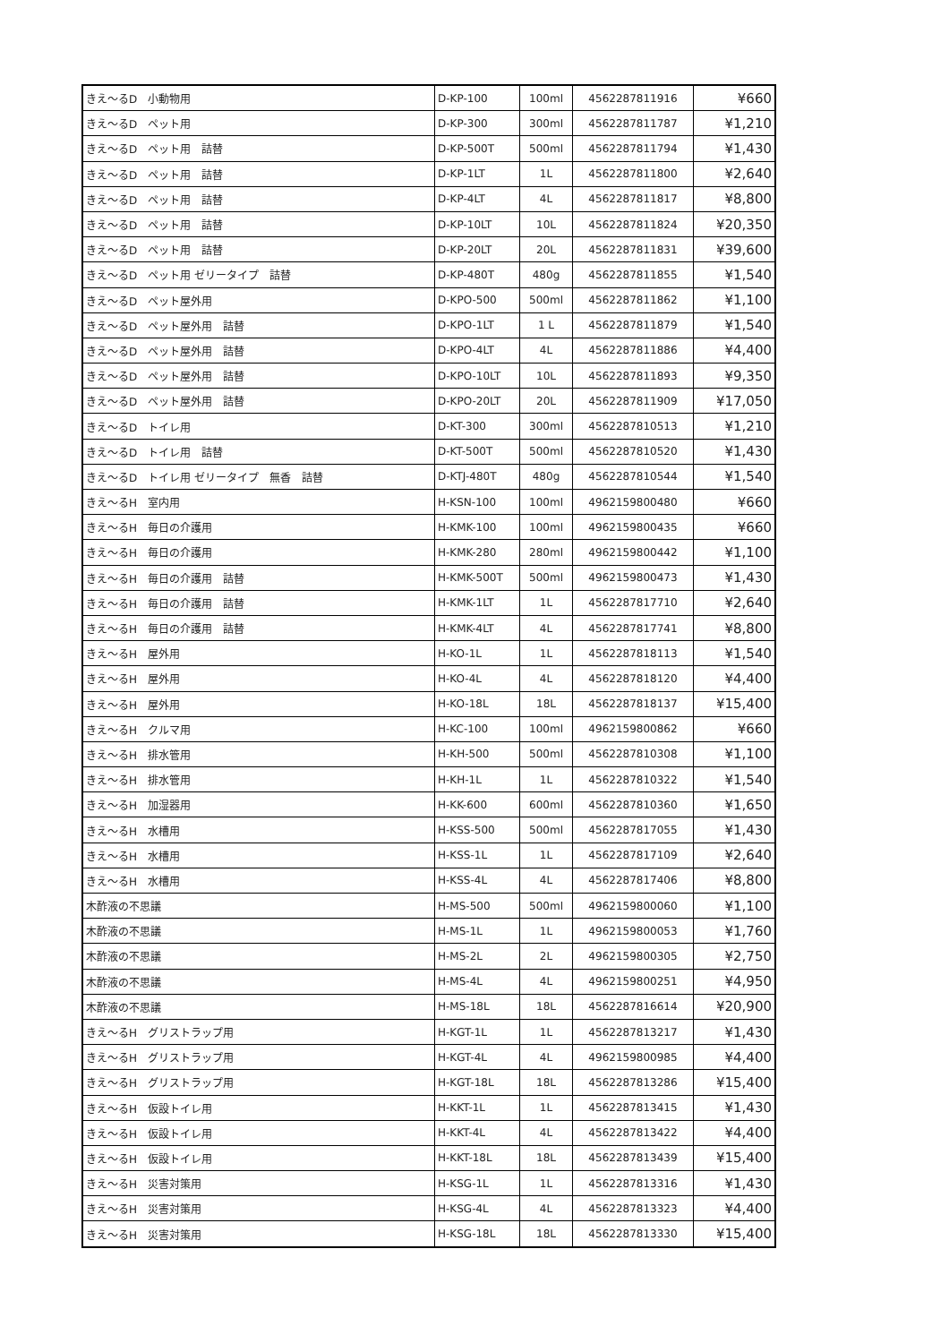| きえ〜るD 小動物用 | D-KP-100 | 100ml | 4562287811916 | ¥660 |
| きえ〜るD ペット用 | D-KP-300 | 300ml | 4562287811787 | ¥1,210 |
| きえ〜るD ペット用 詰替 | D-KP-500T | 500ml | 4562287811794 | ¥1,430 |
| きえ〜るD ペット用 詰替 | D-KP-1LT | 1L | 4562287811800 | ¥2,640 |
| きえ〜るD ペット用 詰替 | D-KP-4LT | 4L | 4562287811817 | ¥8,800 |
| きえ〜るD ペット用 詰替 | D-KP-10LT | 10L | 4562287811824 | ¥20,350 |
| きえ〜るD ペット用 詰替 | D-KP-20LT | 20L | 4562287811831 | ¥39,600 |
| きえ〜るD ペット用 ゼリータイプ 詰替 | D-KP-480T | 480g | 4562287811855 | ¥1,540 |
| きえ〜るD ペット屋外用 | D-KPO-500 | 500ml | 4562287811862 | ¥1,100 |
| きえ〜るD ペット屋外用 詰替 | D-KPO-1LT | 1 L | 4562287811879 | ¥1,540 |
| きえ〜るD ペット屋外用 詰替 | D-KPO-4LT | 4L | 4562287811886 | ¥4,400 |
| きえ〜るD ペット屋外用 詰替 | D-KPO-10LT | 10L | 4562287811893 | ¥9,350 |
| きえ〜るD ペット屋外用 詰替 | D-KPO-20LT | 20L | 4562287811909 | ¥17,050 |
| きえ〜るD トイレ用 | D-KT-300 | 300ml | 4562287810513 | ¥1,210 |
| きえ〜るD トイレ用 詰替 | D-KT-500T | 500ml | 4562287810520 | ¥1,430 |
| きえ〜るD トイレ用 ゼリータイプ 無香 詰替 | D-KTJ-480T | 480g | 4562287810544 | ¥1,540 |
| きえ〜るH 室内用 | H-KSN-100 | 100ml | 4962159800480 | ¥660 |
| きえ〜るH 毎日の介護用 | H-KMK-100 | 100ml | 4962159800435 | ¥660 |
| きえ〜るH 毎日の介護用 | H-KMK-280 | 280ml | 4962159800442 | ¥1,100 |
| きえ〜るH 毎日の介護用 詰替 | H-KMK-500T | 500ml | 4962159800473 | ¥1,430 |
| きえ〜るH 毎日の介護用 詰替 | H-KMK-1LT | 1L | 4562287817710 | ¥2,640 |
| きえ〜るH 毎日の介護用 詰替 | H-KMK-4LT | 4L | 4562287817741 | ¥8,800 |
| きえ〜るH 屋外用 | H-KO-1L | 1L | 4562287818113 | ¥1,540 |
| きえ〜るH 屋外用 | H-KO-4L | 4L | 4562287818120 | ¥4,400 |
| きえ〜るH 屋外用 | H-KO-18L | 18L | 4562287818137 | ¥15,400 |
| きえ〜るH クルマ用 | H-KC-100 | 100ml | 4962159800862 | ¥660 |
| きえ〜るH 排水管用 | H-KH-500 | 500ml | 4562287810308 | ¥1,100 |
| きえ〜るH 排水管用 | H-KH-1L | 1L | 4562287810322 | ¥1,540 |
| きえ〜るH 加湿器用 | H-KK-600 | 600ml | 4562287810360 | ¥1,650 |
| きえ〜るH 水槽用 | H-KSS-500 | 500ml | 4562287817055 | ¥1,430 |
| きえ〜るH 水槽用 | H-KSS-1L | 1L | 4562287817109 | ¥2,640 |
| きえ〜るH 水槽用 | H-KSS-4L | 4L | 4562287817406 | ¥8,800 |
| 木酢液の不思議 | H-MS-500 | 500ml | 4962159800060 | ¥1,100 |
| 木酢液の不思議 | H-MS-1L | 1L | 4962159800053 | ¥1,760 |
| 木酢液の不思議 | H-MS-2L | 2L | 4962159800305 | ¥2,750 |
| 木酢液の不思議 | H-MS-4L | 4L | 4962159800251 | ¥4,950 |
| 木酢液の不思議 | H-MS-18L | 18L | 4562287816614 | ¥20,900 |
| きえ〜るH グリストラップ用 | H-KGT-1L | 1L | 4562287813217 | ¥1,430 |
| きえ〜るH グリストラップ用 | H-KGT-4L | 4L | 4962159800985 | ¥4,400 |
| きえ〜るH グリストラップ用 | H-KGT-18L | 18L | 4562287813286 | ¥15,400 |
| きえ〜るH 仮設トイレ用 | H-KKT-1L | 1L | 4562287813415 | ¥1,430 |
| きえ〜るH 仮設トイレ用 | H-KKT-4L | 4L | 4562287813422 | ¥4,400 |
| きえ〜るH 仮設トイレ用 | H-KKT-18L | 18L | 4562287813439 | ¥15,400 |
| きえ〜るH 災害対策用 | H-KSG-1L | 1L | 4562287813316 | ¥1,430 |
| きえ〜るH 災害対策用 | H-KSG-4L | 4L | 4562287813323 | ¥4,400 |
| きえ〜るH 災害対策用 | H-KSG-18L | 18L | 4562287813330 | ¥15,400 |